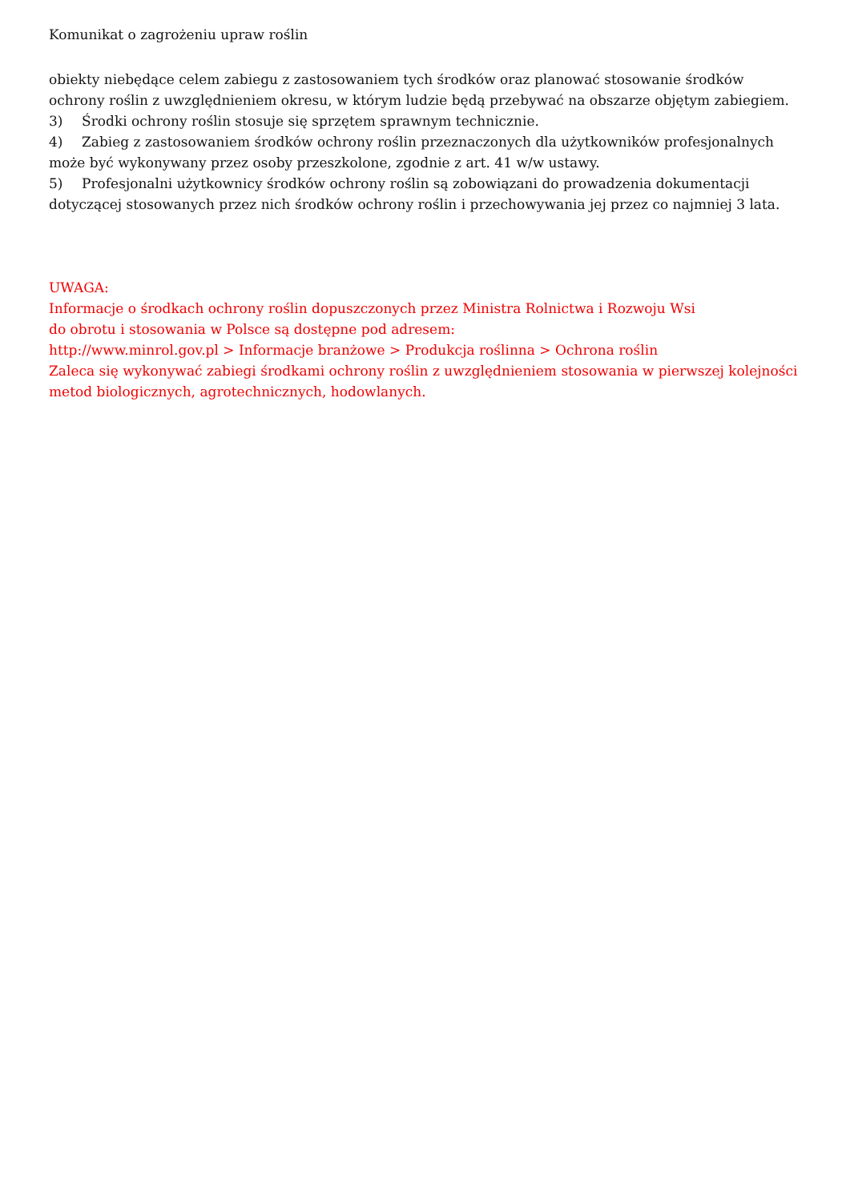Komunikat o zagrożeniu upraw roślin
obiekty niebędące celem zabiegu z zastosowaniem tych środków oraz planować stosowanie środków ochrony roślin z uwzględnieniem okresu, w którym ludzie będą przebywać na obszarze objętym zabiegiem.
3) Środki ochrony roślin stosuje się sprzętem sprawnym technicznie.
4) Zabieg z zastosowaniem środków ochrony roślin przeznaczonych dla użytkowników profesjonalnych może być wykonywany przez osoby przeszkolone, zgodnie z art. 41 w/w ustawy.
5) Profesjonalni użytkownicy środków ochrony roślin są zobowiązani do prowadzenia dokumentacji dotyczącej stosowanych przez nich środków ochrony roślin i przechowywania jej przez co najmniej 3 lata.
UWAGA:
Informacje o środkach ochrony roślin dopuszczonych przez Ministra Rolnictwa i Rozwoju Wsi
do obrotu i stosowania w Polsce są dostępne pod adresem:
http://www.minrol.gov.pl > Informacje branżowe > Produkcja roślinna > Ochrona roślin
Zaleca się wykonywać zabiegi środkami ochrony roślin z uwzględnieniem stosowania w pierwszej kolejności metod biologicznych, agrotechnicznych, hodowlanych.